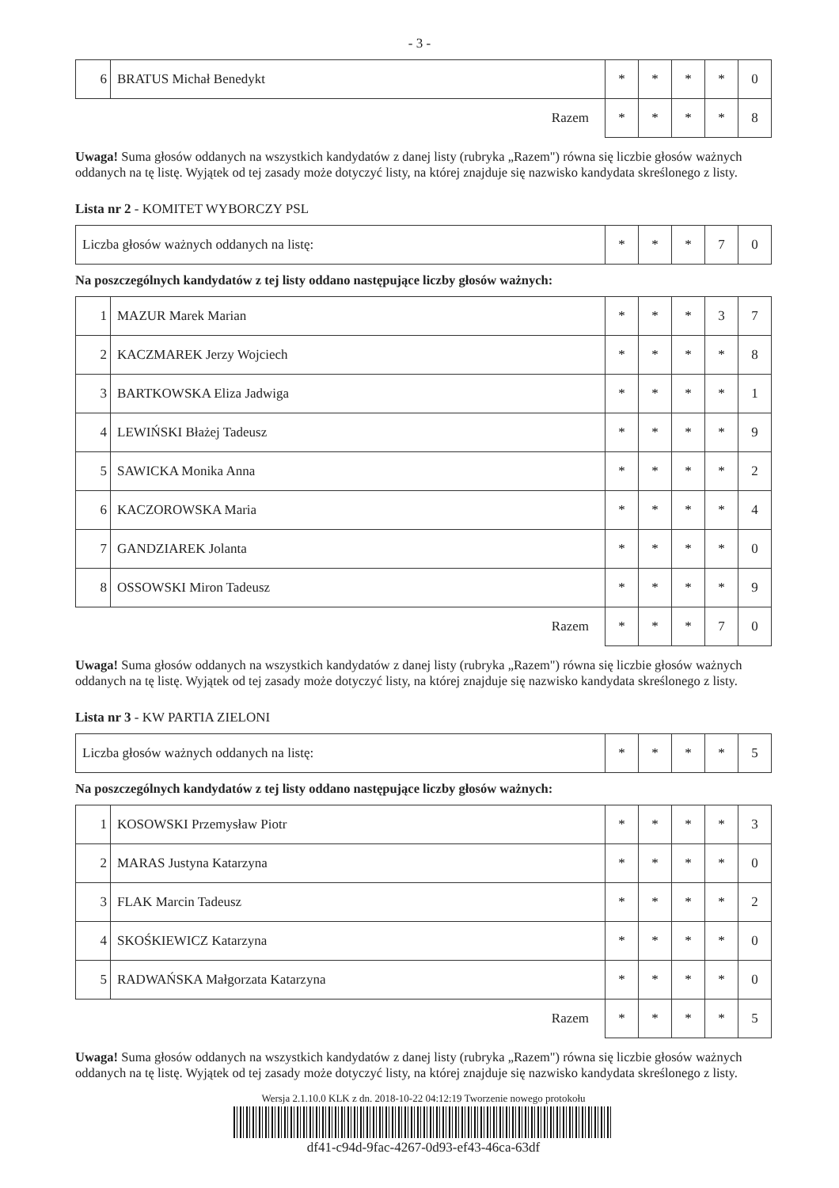- 3 -
| 6 | BRATUS Michał Benedykt | * | * | * | * | 0 |
| Razem | | * | * | * | * | 8 |
Uwaga! Suma głosów oddanych na wszystkich kandydatów z danej listy (rubryka „Razem") równa się liczbie głosów ważnych oddanych na tę listę. Wyjątek od tej zasady może dotyczyć listy, na której znajduje się nazwisko kandydata skreślonego z listy.
Lista nr 2 - KOMITET WYBORCZY PSL
| Liczba głosów ważnych oddanych na listę: | * | * | * | 7 | 0 |
Na poszczególnych kandydatów z tej listy oddano następujące liczby głosów ważnych:
| 1 | MAZUR Marek Marian | * | * | * | 3 | 7 |
| 2 | KACZMAREK Jerzy Wojciech | * | * | * | * | 8 |
| 3 | BARTKOWSKA Eliza Jadwiga | * | * | * | * | 1 |
| 4 | LEWIŃSKI Błażej Tadeusz | * | * | * | * | 9 |
| 5 | SAWICKA Monika Anna | * | * | * | * | 2 |
| 6 | KACZOROWSKA Maria | * | * | * | * | 4 |
| 7 | GANDZIAREK Jolanta | * | * | * | * | 0 |
| 8 | OSSOWSKI Miron Tadeusz | * | * | * | * | 9 |
| Razem | | * | * | * | 7 | 0 |
Uwaga! Suma głosów oddanych na wszystkich kandydatów z danej listy (rubryka „Razem") równa się liczbie głosów ważnych oddanych na tę listę. Wyjątek od tej zasady może dotyczyć listy, na której znajduje się nazwisko kandydata skreślonego z listy.
Lista nr 3 - KW PARTIA ZIELONI
| Liczba głosów ważnych oddanych na listę: | * | * | * | * | 5 |
Na poszczególnych kandydatów z tej listy oddano następujące liczby głosów ważnych:
| 1 | KOSOWSKI Przemysław Piotr | * | * | * | * | 3 |
| 2 | MARAS Justyna Katarzyna | * | * | * | * | 0 |
| 3 | FLAK Marcin Tadeusz | * | * | * | * | 2 |
| 4 | SKOŚKIEWICZ Katarzyna | * | * | * | * | 0 |
| 5 | RADWAŃSKA Małgorzata Katarzyna | * | * | * | * | 0 |
| Razem | | * | * | * | * | 5 |
Uwaga! Suma głosów oddanych na wszystkich kandydatów z danej listy (rubryka „Razem") równa się liczbie głosów ważnych oddanych na tę listę. Wyjątek od tej zasady może dotyczyć listy, na której znajduje się nazwisko kandydata skreślonego z listy.
Wersja 2.1.10.0 KLK z dn. 2018-10-22 04:12:19 Tworzenie nowego protokołu
df41-c94d-9fac-4267-0d93-ef43-46ca-63df